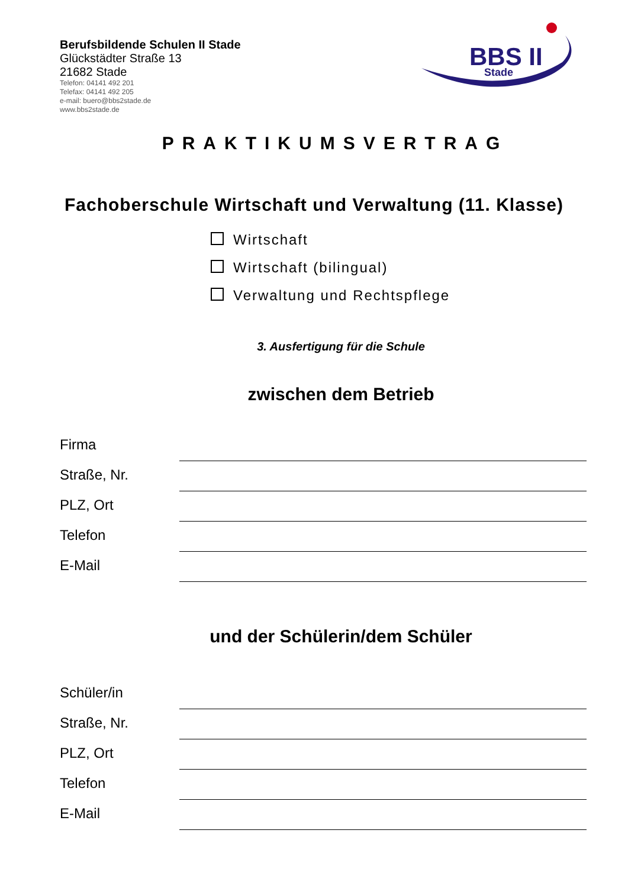Berufsbildende Schulen II Stade
Glückstädter Straße 13
21682 Stade
Telefon: 04141 492 201
Telefax: 04141 492 205
e-mail: buero@bbs2stade.de
www.bbs2stade.de
BBS II
Stade
PRAKTIKUMSVERTRAG
Fachoberschule Wirtschaft und Verwaltung (11. Klasse)
Wirtschaft
Wirtschaft (bilingual)
Verwaltung und Rechtspflege
3. Ausfertigung für die Schule
zwischen dem Betrieb
Firma
Straße, Nr.
PLZ, Ort
Telefon
E-Mail
und der Schülerin/dem Schüler
Schüler/in
Straße, Nr.
PLZ, Ort
Telefon
E-Mail